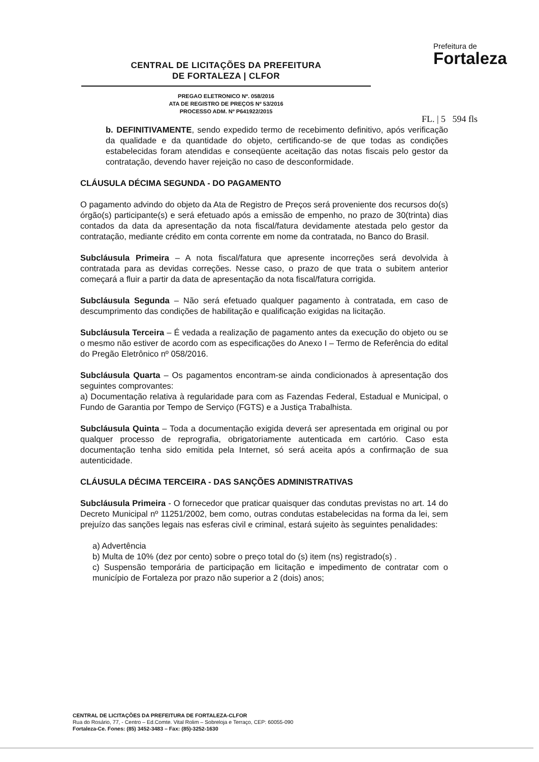CENTRAL DE LICITAÇÕES DA PREFEITURA
DE FORTALEZA | CLFOR
PREGAO ELETRONICO Nº. 058/2016
ATA DE REGISTRO DE PREÇOS Nº 53/2016
PROCESSO ADM. Nº P641922/2015
Prefeitura de
Fortaleza
FL. | 5 594 fls
b. DEFINITIVAMENTE, sendo expedido termo de recebimento definitivo, após verificação da qualidade e da quantidade do objeto, certificando-se de que todas as condições estabelecidas foram atendidas e conseqüente aceitação das notas fiscais pelo gestor da contratação, devendo haver rejeição no caso de desconformidade.
CLÁUSULA DÉCIMA SEGUNDA - DO PAGAMENTO
O pagamento advindo do objeto da Ata de Registro de Preços será proveniente dos recursos do(s) órgão(s) participante(s) e será efetuado após a emissão de empenho, no prazo de 30(trinta) dias contados da data da apresentação da nota fiscal/fatura devidamente atestada pelo gestor da contratação, mediante crédito em conta corrente em nome da contratada, no Banco do Brasil.
Subcláusula Primeira – A nota fiscal/fatura que apresente incorreções será devolvida à contratada para as devidas correções. Nesse caso, o prazo de que trata o subitem anterior começará a fluir a partir da data de apresentação da nota fiscal/fatura corrigida.
Subcláusula Segunda – Não será efetuado qualquer pagamento à contratada, em caso de descumprimento das condições de habilitação e qualificação exigidas na licitação.
Subcláusula Terceira – É vedada a realização de pagamento antes da execução do objeto ou se o mesmo não estiver de acordo com as especificações do Anexo I – Termo de Referência do edital do Pregão Eletrônico nº 058/2016.
Subcláusula Quarta – Os pagamentos encontram-se ainda condicionados à apresentação dos seguintes comprovantes:
a) Documentação relativa à regularidade para com as Fazendas Federal, Estadual e Municipal, o Fundo de Garantia por Tempo de Serviço (FGTS) e a Justiça Trabalhista.
Subcláusula Quinta – Toda a documentação exigida deverá ser apresentada em original ou por qualquer processo de reprografia, obrigatoriamente autenticada em cartório. Caso esta documentação tenha sido emitida pela Internet, só será aceita após a confirmação de sua autenticidade.
CLÁUSULA DÉCIMA TERCEIRA - DAS SANÇÕES ADMINISTRATIVAS
Subcláusula Primeira - O fornecedor que praticar quaisquer das condutas previstas no art. 14 do Decreto Municipal nº 11251/2002, bem como, outras condutas estabelecidas na forma da lei, sem prejuízo das sanções legais nas esferas civil e criminal, estará sujeito às seguintes penalidades:
a) Advertência
b) Multa de 10% (dez por cento) sobre o preço total do (s) item (ns) registrado(s) .
c) Suspensão temporária de participação em licitação e impedimento de contratar com o município de Fortaleza por prazo não superior a 2 (dois) anos;
CENTRAL DE LICITAÇÕES DA PREFEITURA DE FORTALEZA-CLFOR
Rua do Rosário, 77, - Centro – Ed.Comte. Vital Rolim – Sobreloja e Terraço, CEP: 60055-090
Fortaleza-Ce. Fones: (85) 3452-3483 – Fax: (85)-3252-1630